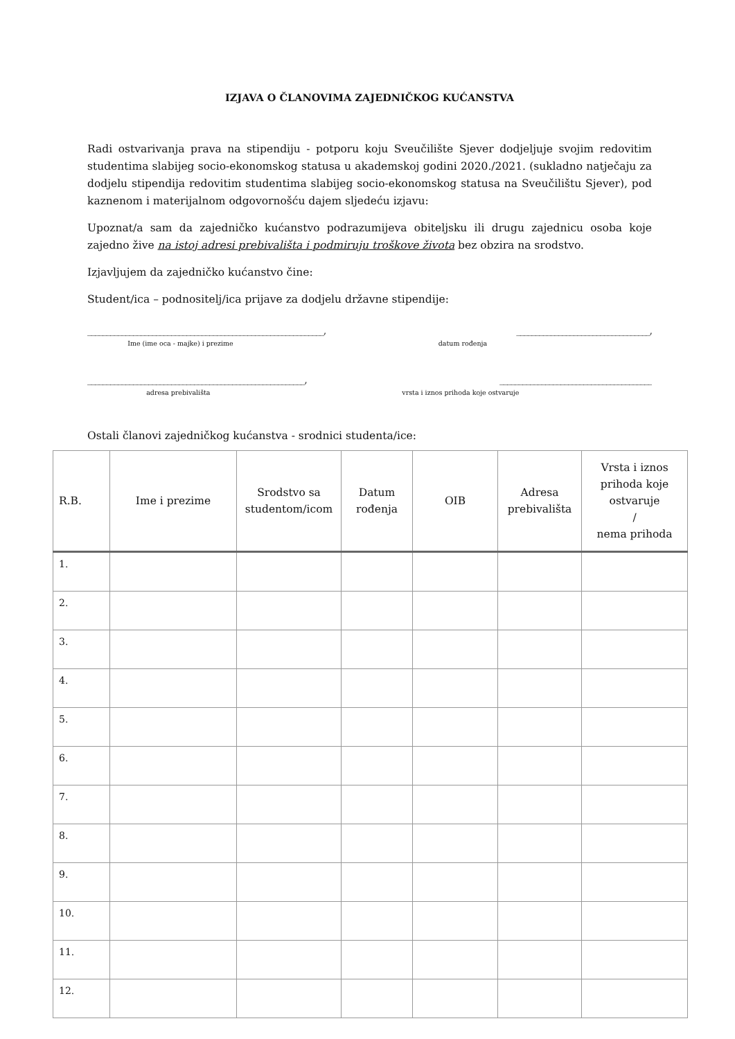IZJAVA O ČLANOVIMA ZAJEDNIČKOG KUĆANSTVA
Radi ostvarivanja prava na stipendiju - potporu koju Sveučilište Sjever dodjeljuje svojim redovitim studentima slabijeg socio-ekonomskog statusa u akademskoj godini 2020./2021. (sukladno natječaju za dodjelu stipendija redovitim studentima slabijeg socio-ekonomskog statusa na Sveučilištu Sjever), pod kaznenom i materijalnom odgovornošću dajem sljedeću izjavu:
Upoznat/a sam da zajedničko kućanstvo podrazumijeva obiteljsku ili drugu zajednicu osoba koje zajedno žive na istoj adresi prebivališta i podmiruju troškove života bez obzira na srodstvo.
Izjavljujem da zajedničko kućanstvo čine:
Student/ica – podnositelj/ica prijave za dodjelu državne stipendije:
______________________________________________________________, ___________________________________,
Ime (ime oca - majke) i prezime datum rođenja
_________________________________________________________, ________________________________________
adresa prebivališta vrsta i iznos prihoda koje ostvaruje
Ostali članovi zajedničkog kućanstva - srodnici studenta/ice:
| R.B. | Ime i prezime | Srodstvo sa studentom/icom | Datum rođenja | OIB | Adresa prebivališta | Vrsta i iznos prihoda koje ostvaruje / nema prihoda |
| --- | --- | --- | --- | --- | --- | --- |
| 1. | | | | | | |
| 2. | | | | | | |
| 3. | | | | | | |
| 4. | | | | | | |
| 5. | | | | | | |
| 6. | | | | | | |
| 7. | | | | | | |
| 8. | | | | | | |
| 9. | | | | | | |
| 10. | | | | | | |
| 11. | | | | | | |
| 12. | | | | | | |